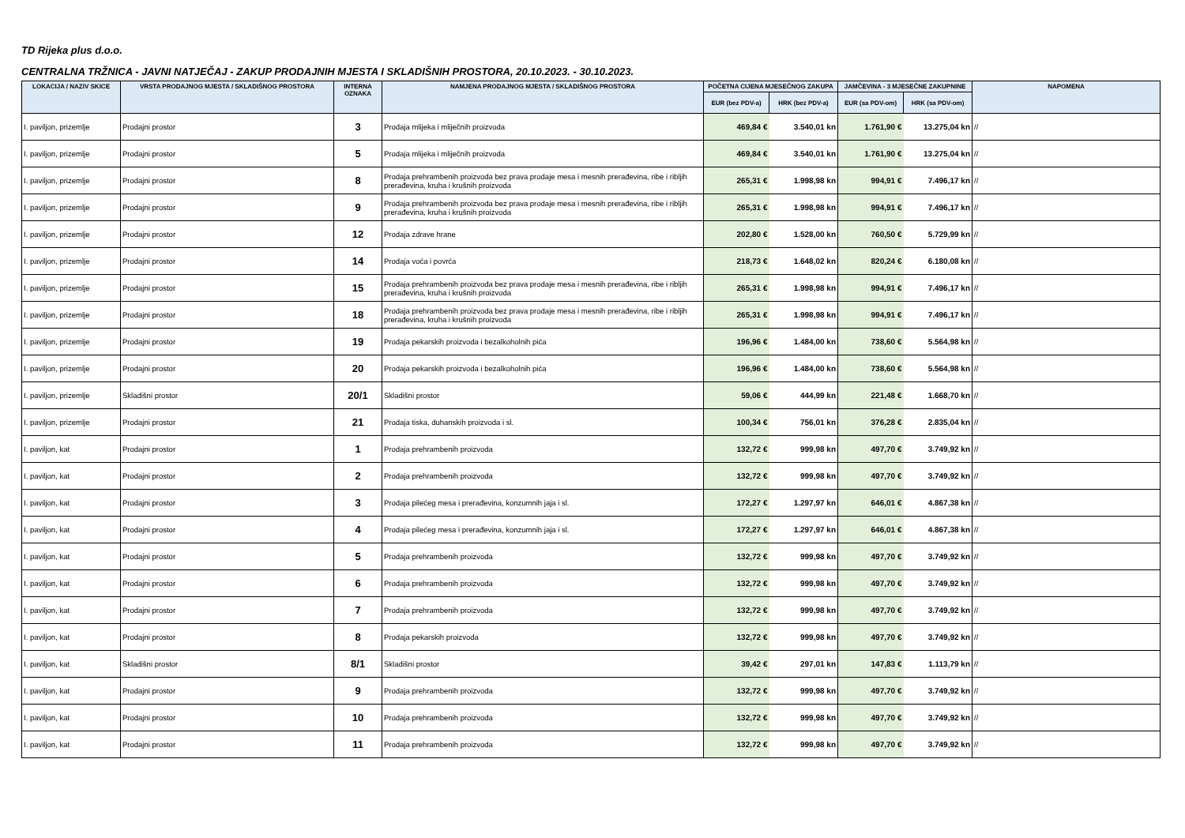TD Rijeka plus d.o.o.
CENTRALNA TRŽNICA - JAVNI NATJEČAJ - ZAKUP PRODAJNIH MJESTA I SKLADIŠNIH PROSTORA, 20.10.2023. - 30.10.2023.
| LOKACIJA / NAZIV SKICE | VRSTA PRODAJNOG MJESTA / SKLADIŠNOG PROSTORA | INTERNA OZNAKA | NAMJENA PRODAJNOG MJESTA / SKLADIŠNOG PROSTORA | POČETNA CIJENA MJESEČNOG ZAKUPA | | JAMČEVINA - 3 MJESEČNE ZAKUPNINE | | NAPOMENA |
| --- | --- | --- | --- | --- | --- | --- | --- | --- |
| | | | | EUR (bez PDV-a) | HRK (bez PDV-a) | EUR (sa PDV-om) | HRK (sa PDV-om) | |
| I. paviljon, prizemlje | Prodajni prostor | 3 | Prodaja mlijeka i mliječnih proizvoda | 469,84 € | 3.540,01 kn | 1.761,90 € | 13.275,04 kn | // |
| I. paviljon, prizemlje | Prodajni prostor | 5 | Prodaja mlijeka i mliječnih proizvoda | 469,84 € | 3.540,01 kn | 1.761,90 € | 13.275,04 kn | // |
| I. paviljon, prizemlje | Prodajni prostor | 8 | Prodaja prehrambenih proizvoda bez prava prodaje mesa i mesnih prerađevina, ribe i ribljih prerađevina, kruha i krušnih proizvoda | 265,31 € | 1.998,98 kn | 994,91 € | 7.496,17 kn | // |
| I. paviljon, prizemlje | Prodajni prostor | 9 | Prodaja prehrambenih proizvoda bez prava prodaje mesa i mesnih prerađevina, ribe i ribljih prerađevina, kruha i krušnih proizvoda | 265,31 € | 1.998,98 kn | 994,91 € | 7.496,17 kn | // |
| I. paviljon, prizemlje | Prodajni prostor | 12 | Prodaja zdrave hrane | 202,80 € | 1.528,00 kn | 760,50 € | 5.729,99 kn | // |
| I. paviljon, prizemlje | Prodajni prostor | 14 | Prodaja voća i povrća | 218,73 € | 1.648,02 kn | 820,24 € | 6.180,08 kn | // |
| I. paviljon, prizemlje | Prodajni prostor | 15 | Prodaja prehrambenih proizvoda bez prava prodaje mesa i mesnih prerađevina, ribe i ribljih prerađevina, kruha i krušnih proizvoda | 265,31 € | 1.998,98 kn | 994,91 € | 7.496,17 kn | // |
| I. paviljon, prizemlje | Prodajni prostor | 18 | Prodaja prehrambenih proizvoda bez prava prodaje mesa i mesnih prerađevina, ribe i ribljih prerađevina, kruha i krušnih proizvoda | 265,31 € | 1.998,98 kn | 994,91 € | 7.496,17 kn | // |
| I. paviljon, prizemlje | Prodajni prostor | 19 | Prodaja pekarskih proizvoda i bezalkoholnih pića | 196,96 € | 1.484,00 kn | 738,60 € | 5.564,98 kn | // |
| I. paviljon, prizemlje | Prodajni prostor | 20 | Prodaja pekarskih proizvoda i bezalkoholnih pića | 196,96 € | 1.484,00 kn | 738,60 € | 5.564,98 kn | // |
| I. paviljon, prizemlje | Skladišni prostor | 20/1 | Skladišni prostor | 59,06 € | 444,99 kn | 221,48 € | 1.668,70 kn | // |
| I. paviljon, prizemlje | Prodajni prostor | 21 | Prodaja tiska, duhanskih proizvoda i sl. | 100,34 € | 756,01 kn | 376,28 € | 2.835,04 kn | // |
| I. paviljon, kat | Prodajni prostor | 1 | Prodaja prehrambenih proizvoda | 132,72 € | 999,98 kn | 497,70 € | 3.749,92 kn | // |
| I. paviljon, kat | Prodajni prostor | 2 | Prodaja prehrambenih proizvoda | 132,72 € | 999,98 kn | 497,70 € | 3.749,92 kn | // |
| I. paviljon, kat | Prodajni prostor | 3 | Prodaja pilećeg mesa i prerađevina, konzumnih jaja i sl. | 172,27 € | 1.297,97 kn | 646,01 € | 4.867,38 kn | // |
| I. paviljon, kat | Prodajni prostor | 4 | Prodaja pilećeg mesa i prerađevina, konzumnih jaja i sl. | 172,27 € | 1.297,97 kn | 646,01 € | 4.867,38 kn | // |
| I. paviljon, kat | Prodajni prostor | 5 | Prodaja prehrambenih proizvoda | 132,72 € | 999,98 kn | 497,70 € | 3.749,92 kn | // |
| I. paviljon, kat | Prodajni prostor | 6 | Prodaja prehrambenih proizvoda | 132,72 € | 999,98 kn | 497,70 € | 3.749,92 kn | // |
| I. paviljon, kat | Prodajni prostor | 7 | Prodaja prehrambenih proizvoda | 132,72 € | 999,98 kn | 497,70 € | 3.749,92 kn | // |
| I. paviljon, kat | Prodajni prostor | 8 | Prodaja pekarskih proizvoda | 132,72 € | 999,98 kn | 497,70 € | 3.749,92 kn | // |
| I. paviljon, kat | Skladišni prostor | 8/1 | Skladišni prostor | 39,42 € | 297,01 kn | 147,83 € | 1.113,79 kn | // |
| I. paviljon, kat | Prodajni prostor | 9 | Prodaja prehrambenih proizvoda | 132,72 € | 999,98 kn | 497,70 € | 3.749,92 kn | // |
| I. paviljon, kat | Prodajni prostor | 10 | Prodaja prehrambenih proizvoda | 132,72 € | 999,98 kn | 497,70 € | 3.749,92 kn | // |
| I. paviljon, kat | Prodajni prostor | 11 | Prodaja prehrambenih proizvoda | 132,72 € | 999,98 kn | 497,70 € | 3.749,92 kn | // |